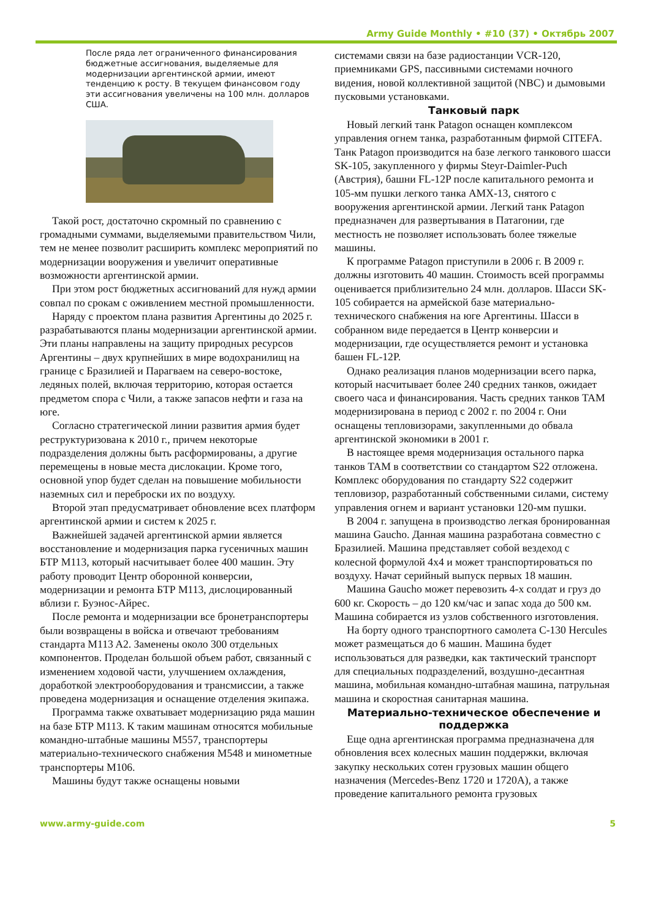Army Guide Monthly • #10 (37) • Октябрь 2007
После ряда лет ограниченного финансирования бюджетные ассигнования, выделяемые для модернизации аргентинской армии, имеют тенденцию к росту. В текущем финансовом году эти ассигнования увеличены на 100 млн. долларов США.
Такой рост, достаточно скромный по сравнению с громадными суммами, выделяемыми правительством Чили, тем не менее позволит расширить комплекс мероприятий по модернизации вооружения и увеличит оперативные возможности аргентинской армии.
При этом рост бюджетных ассигнований для нужд армии совпал по срокам с оживлением местной промышленности.
Наряду с проектом плана развития Аргентины до 2025 г. разрабатываются планы модернизации аргентинской армии. Эти планы направлены на защиту природных ресурсов Аргентины – двух крупнейших в мире водохранилищ на границе с Бразилией и Парагваем на северо-востоке, ледяных полей, включая территорию, которая остается предметом спора с Чили, а также запасов нефти и газа на юге.
Согласно стратегической линии развития армия будет реструктуризована к 2010 г., причем некоторые подразделения должны быть расформированы, а другие перемещены в новые места дислокации. Кроме того, основной упор будет сделан на повышение мобильности наземных сил и переброски их по воздуху.
Второй этап предусматривает обновление всех платформ аргентинской армии и систем к 2025 г.
Важнейшей задачей аргентинской армии является восстановление и модернизация парка гусеничных машин БТР M113, который насчитывает более 400 машин. Эту работу проводит Центр оборонной конверсии, модернизации и ремонта БТР M113, дислоцированный вблизи г. Буэнос-Айрес.
После ремонта и модернизации все бронетранспортеры были возвращены в войска и отвечают требованиям стандарта M113 A2. Заменены около 300 отдельных компонентов. Проделан большой объем работ, связанный с изменением ходовой части, улучшением охлаждения, доработкой электрооборудования и трансмиссии, а также проведена модернизация и оснащение отделения экипажа.
Программа также охватывает модернизацию ряда машин на базе БТР M113. К таким машинам относятся мобильные командно-штабные машины M557, транспортеры материально-технического снабжения M548 и минометные транспортеры M106.
Машины будут также оснащены новыми
системами связи на базе радиостанции VCR-120, приемниками GPS, пассивными системами ночного видения, новой коллективной защитой (NBC) и дымовыми пусковыми установками.
Танковый парк
Новый легкий танк Patagon оснащен комплексом управления огнем танка, разработанным фирмой CITEFA. Танк Patagon производится на базе легкого танкового шасси SK-105, закупленного у фирмы Steyr-Daimler-Puch (Австрия), башни FL-12P после капитального ремонта и 105-мм пушки легкого танка AMX-13, снятого с вооружения аргентинской армии. Легкий танк Patagon предназначен для развертывания в Патагонии, где местность не позволяет использовать более тяжелые машины.
К программе Patagon приступили в 2006 г. В 2009 г. должны изготовить 40 машин. Стоимость всей программы оценивается приблизительно 24 млн. долларов. Шасси SK-105 собирается на армейской базе материально-технического снабжения на юге Аргентины. Шасси в собранном виде передается в Центр конверсии и модернизации, где осуществляется ремонт и установка башен FL-12P.
Однако реализация планов модернизации всего парка, который насчитывает более 240 средних танков, ожидает своего часа и финансирования. Часть средних танков TAM модернизирована в период с 2002 г. по 2004 г. Они оснащены тепловизорами, закупленными до обвала аргентинской экономики в 2001 г.
В настоящее время модернизация остального парка танков TAM в соответствии со стандартом S22 отложена. Комплекс оборудования по стандарту S22 содержит тепловизор, разработанный собственными силами, систему управления огнем и вариант установки 120-мм пушки.
В 2004 г. запущена в производство легкая бронированная машина Gaucho. Данная машина разработана совместно с Бразилией. Машина представляет собой вездеход с колесной формулой 4х4 и может транспортироваться по воздуху. Начат серийный выпуск первых 18 машин.
Машина Gaucho может перевозить 4-х солдат и груз до 600 кг. Скорость – до 120 км/час и запас хода до 500 км. Машина собирается из узлов собственного изготовления.
На борту одного транспортного самолета C-130 Hercules может размещаться до 6 машин. Машина будет использоваться для разведки, как тактический транспорт для специальных подразделений, воздушно-десантная машина, мобильная командно-штабная машина, патрульная машина и скоростная санитарная машина.
Материально-техническое обеспечение и поддержка
Еще одна аргентинская программа предназначена для обновления всех колесных машин поддержки, включая закупку нескольких сотен грузовых машин общего назначения (Mercedes-Benz 1720 и 1720A), а также проведение капитального ремонта грузовых
www.army-guide.com 5